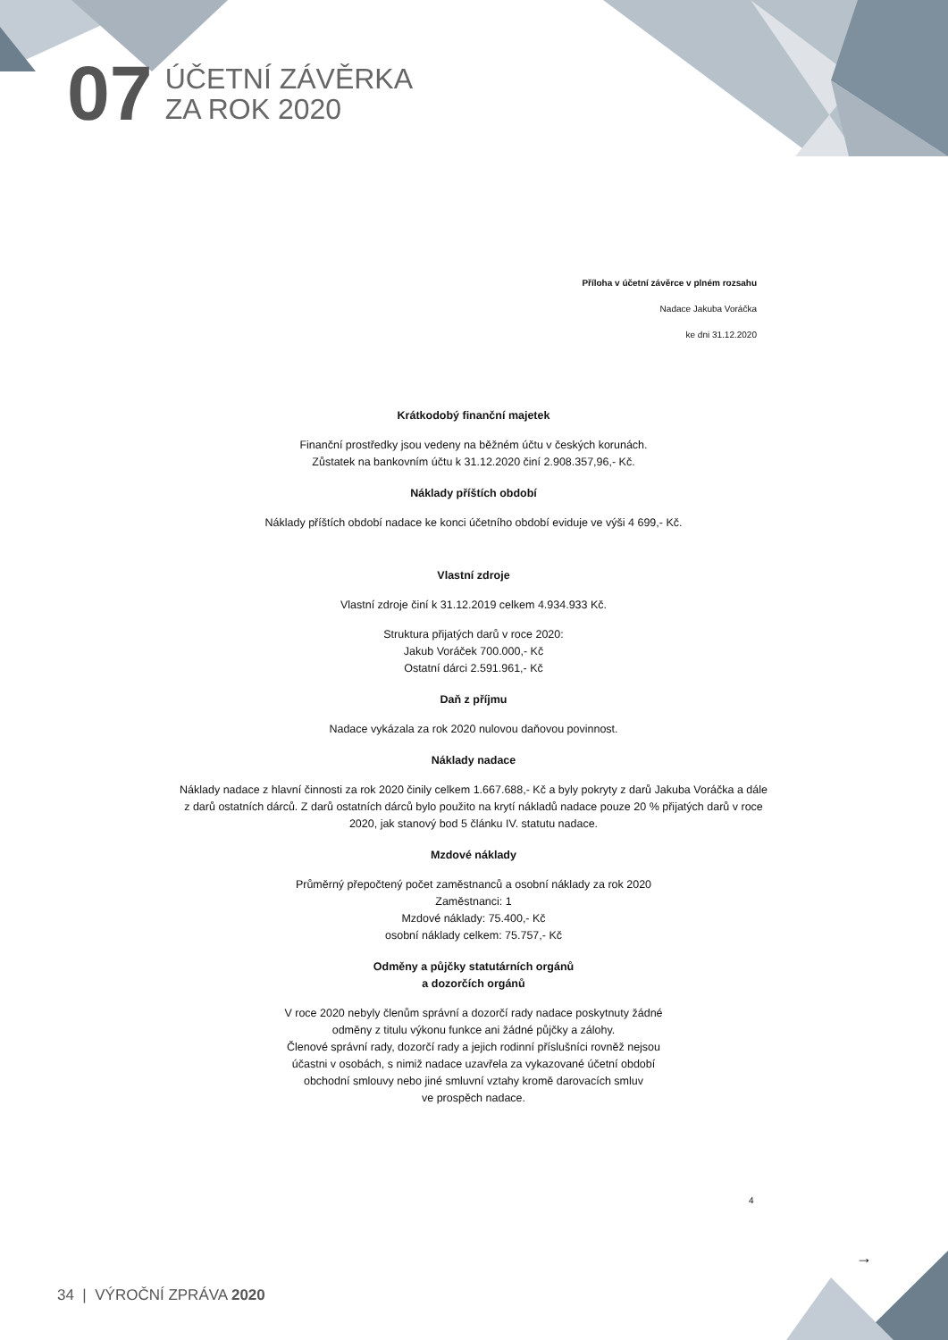07
ÚČETNÍ ZÁVĚRKA
ZA ROK 2020
Příloha v účetní závěrce v plném rozsahu
Nadace Jakuba Voráčka
ke dni 31.12.2020
Krátkodobý finanční majetek
Finanční prostředky jsou vedeny na běžném účtu v českých korunách.
Zůstatek na bankovním účtu k 31.12.2020 činí 2.908.357,96,- Kč.
Náklady příštích období
Náklady příštích období nadace ke konci účetního období eviduje ve výši 4 699,- Kč.
Vlastní zdroje
Vlastní zdroje činí k 31.12.2019 celkem 4.934.933 Kč.
Struktura přijatých darů v roce 2020:
Jakub Voráček 700.000,- Kč
Ostatní dárci 2.591.961,- Kč
Daň z příjmu
Nadace vykázala za rok 2020 nulovou daňovou povinnost.
Náklady nadace
Náklady nadace z hlavní činnosti za rok 2020 činily celkem 1.667.688,- Kč a byly pokryty z darů Jakuba Voráčka a dále z darů ostatních dárců. Z darů ostatních dárců bylo použito na krytí nákladů nadace pouze 20 % přijatých darů v roce 2020, jak stanový bod 5 článku IV. statutu nadace.
Mzdové náklady
Průměrný přepočtený počet zaměstnanců a osobní náklady za rok 2020
Zaměstnanci: 1
Mzdové náklady: 75.400,- Kč
osobní náklady celkem: 75.757,- Kč
Odměny a půjčky statutárních orgánů
a dozorčích orgánů
V roce 2020 nebyly členům správní a dozorčí rady nadace poskytnuty žádné
odměny z titulu výkonu funkce ani žádné půjčky a zálohy.
Členové správní rady, dozorčí rady a jejich rodinní příslušníci rovněž nejsou
účastni v osobách, s nimiž nadace uzavřela za vykazované účetní období
obchodní smlouvy nebo jiné smluvní vztahy kromě darovacích smluv
ve prospěch nadace.
4
→
34 | VÝROČNÍ ZPRÁVA 2020